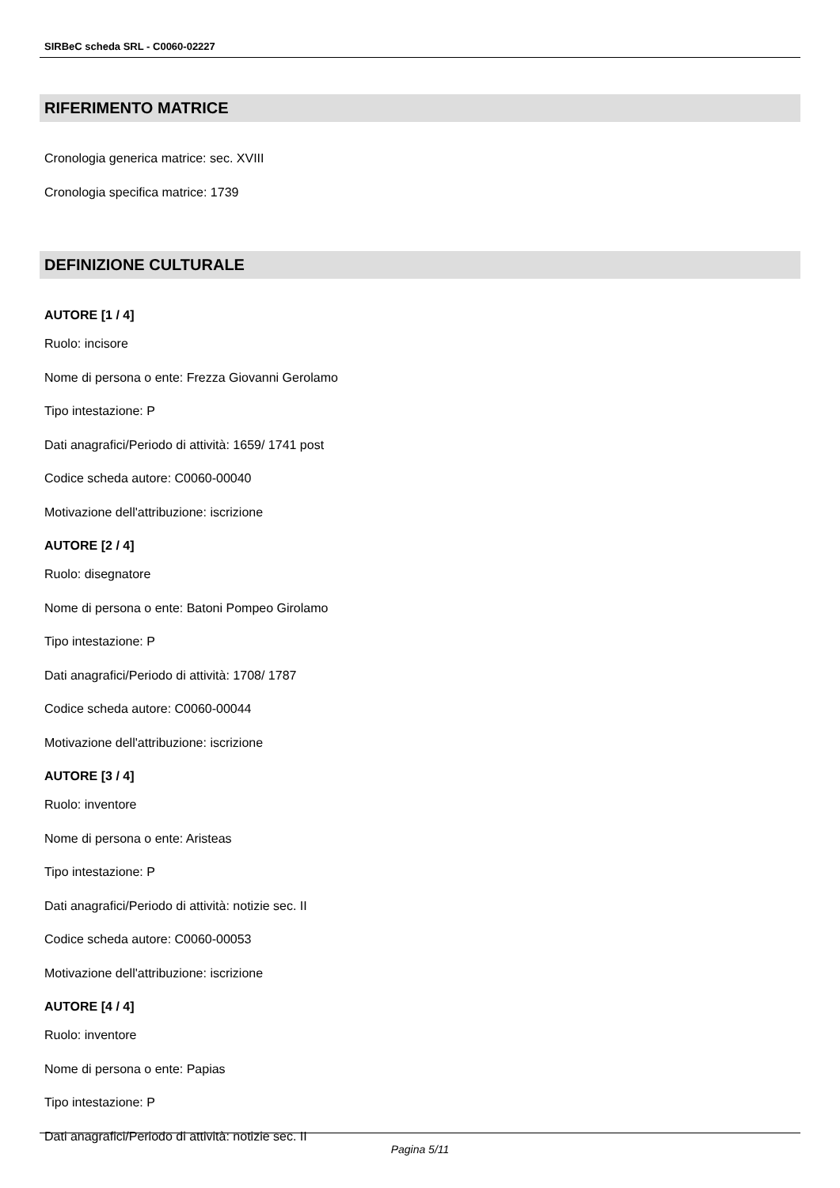SIRBeC scheda SRL - C0060-02227
RIFERIMENTO MATRICE
Cronologia generica matrice: sec. XVIII
Cronologia specifica matrice: 1739
DEFINIZIONE CULTURALE
AUTORE [1 / 4]
Ruolo: incisore
Nome di persona o ente: Frezza Giovanni Gerolamo
Tipo intestazione: P
Dati anagrafici/Periodo di attività: 1659/ 1741 post
Codice scheda autore: C0060-00040
Motivazione dell'attribuzione: iscrizione
AUTORE [2 / 4]
Ruolo: disegnatore
Nome di persona o ente: Batoni Pompeo Girolamo
Tipo intestazione: P
Dati anagrafici/Periodo di attività: 1708/ 1787
Codice scheda autore: C0060-00044
Motivazione dell'attribuzione: iscrizione
AUTORE [3 / 4]
Ruolo: inventore
Nome di persona o ente: Aristeas
Tipo intestazione: P
Dati anagrafici/Periodo di attività: notizie sec. II
Codice scheda autore: C0060-00053
Motivazione dell'attribuzione: iscrizione
AUTORE [4 / 4]
Ruolo: inventore
Nome di persona o ente: Papias
Tipo intestazione: P
Dati anagrafici/Periodo di attività: notizie sec. II
Pagina 5/11